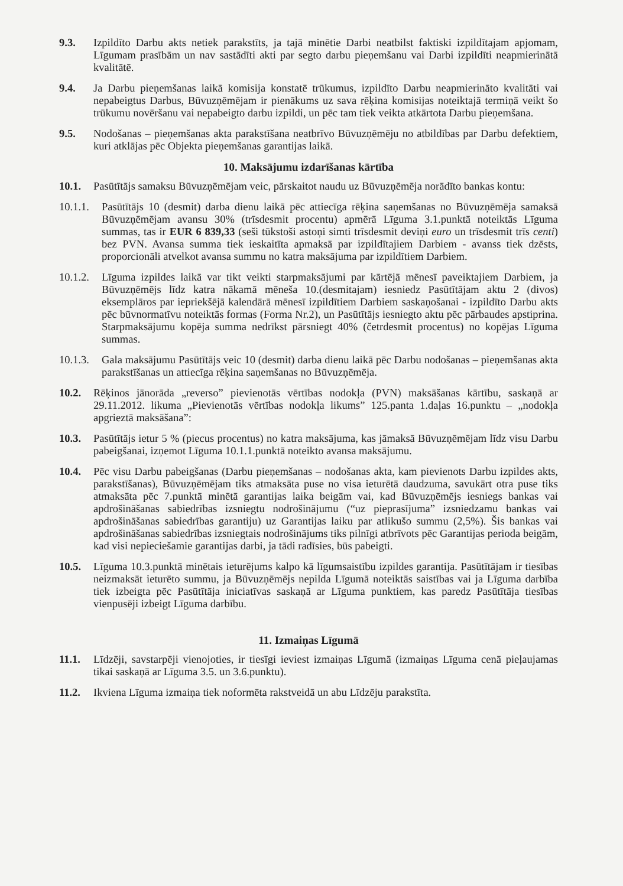9.3. Izpildīto Darbu akts netiek parakstīts, ja tajā minētie Darbi neatbilst faktiski izpildītajam apjomam, Līgumam prasībām un nav sastādīti akti par segto darbu pieņemšanu vai Darbi izpildīti neapmierinātā kvalitātē.
9.4. Ja Darbu pieņemšanas laikā komisija konstatē trūkumus, izpildīto Darbu neapmierināto kvalitāti vai nepabeigtus Darbus, Būvuzņēmējam ir pienākums uz sava rēķina komisijas noteiktajā termiņā veikt šo trūkumu novēršanu vai nepabeigto darbu izpildi, un pēc tam tiek veikta atkārtota Darbu pieņemšana.
9.5. Nodošanas – pieņemšanas akta parakstīšana neatbrīvo Būvuzņēmēju no atbildības par Darbu defektiem, kuri atklājas pēc Objekta pieņemšanas garantijas laikā.
10. Maksājumu izdarīšanas kārtība
10.1. Pasūtītājs samaksu Būvuzņēmējam veic, pārskaitot naudu uz Būvuzņēmēja norādīto bankas kontu:
10.1.1.
Pasūtītājs 10 (desmit) darba dienu laikā pēc attiecīga rēķina saņemšanas no Būvuzņēmēja samaksā Būvuzņēmējam avansu 30% (trīsdesmit procentu) apmērā Līguma 3.1.punktā noteiktās Līguma summas, tas ir EUR 6 839,33 (seši tūkstoši astoņi simti trīsdesmit deviņi euro un trīsdesmit trīs centi) bez PVN. Avansa summa tiek ieskaitīta apmaksā par izpildītajiem Darbiem - avanss tiek dzēsts, proporcionāli atvelkot avansa summu no katra maksājuma par izpildītiem Darbiem.
10.1.2.
Līguma izpildes laikā var tikt veikti starpmaksājumi par kārtējā mēnesī paveiktajiem Darbiem, ja Būvuzņēmējs līdz katra nākamā mēneša 10.(desmitajam) iesniedz Pasūtītājam aktu 2 (divos) eksemplāros par iepriekšējā kalendārā mēnesī izpildītiem Darbiem saskaņošanai - izpildīto Darbu akts pēc būvnormatīvu noteiktās formas (Forma Nr.2), un Pasūtītājs iesniegto aktu pēc pārbaudes apstiprina. Starpmaksājumu kopēja summa nedrīkst pārsniegt 40% (četrdesmit procentus) no kopējas Līguma summas.
10.1.3.
Gala maksājumu Pasūtītājs veic 10 (desmit) darba dienu laikā pēc Darbu nodošanas – pieņemšanas akta parakstīšanas un attiecīga rēķina saņemšanas no Būvuzņēmēja.
10.2. Rēķinos jānorāda „reverso” pievienotās vērtības nodokļa (PVN) maksāšanas kārtību, saskaņā ar 29.11.2012. likuma „Pievienotās vērtības nodokļa likums” 125.panta 1.daļas 16.punktu – „nodokļa apgrieztā maksāšana”:
10.3. Pasūtītājs ietur 5 % (piecus procentus) no katra maksājuma, kas jāmaksā Būvuzņēmējam līdz visu Darbu pabeigšanai, izņemot Līguma 10.1.1.punktā noteikto avansa maksājumu.
10.4. Pēc visu Darbu pabeigšanas (Darbu pieņemšanas – nodošanas akta, kam pievienots Darbu izpildes akts, parakstīšanas), Būvuzņēmējam tiks atmaksāta puse no visa ieturētā daudzuma, savukārt otra puse tiks atmaksāta pēc 7.punktā minētā garantijas laika beigām vai, kad Būvuzņēmējs iesniegs bankas vai apdrošināšanas sabiedrības izsniegtu nodrošinājumu (“uz pieprasījuma” izsniedzamu bankas vai apdrošināšanas sabiedrības garantiju) uz Garantijas laiku par atlikušo summu (2,5%). Šis bankas vai apdrošināšanas sabiedrības izsniegtais nodrošinājums tiks pilnīgi atbrīvots pēc Garantijas perioda beigām, kad visi nepieciešamie garantijas darbi, ja tādi radīsies, būs pabeigti.
10.5. Līguma 10.3.punktā minētais ieturējums kalpo kā līgumsaistību izpildes garantija. Pasūtītājam ir tiesības neizmaksāt ieturēto summu, ja Būvuzņēmējs nepilda Līgumā noteiktās saistības vai ja Līguma darbība tiek izbeigta pēc Pasūtītāja iniciatīvas saskaņā ar Līguma punktiem, kas paredz Pasūtītāja tiesības vienpusēji izbeigt Līguma darbību.
11. Izmaiņas Līgumā
11.1. Līdzēji, savstarpēji vienojoties, ir tiesīgi ieviest izmaiņas Līgumā (izmaiņas Līguma cenā pieļaujamas tikai saskaņā ar Līguma 3.5. un 3.6.punktu).
11.2. Ikviena Līguma izmaiņa tiek noformēta rakstveidā un abu Līdzēju parakstīta.